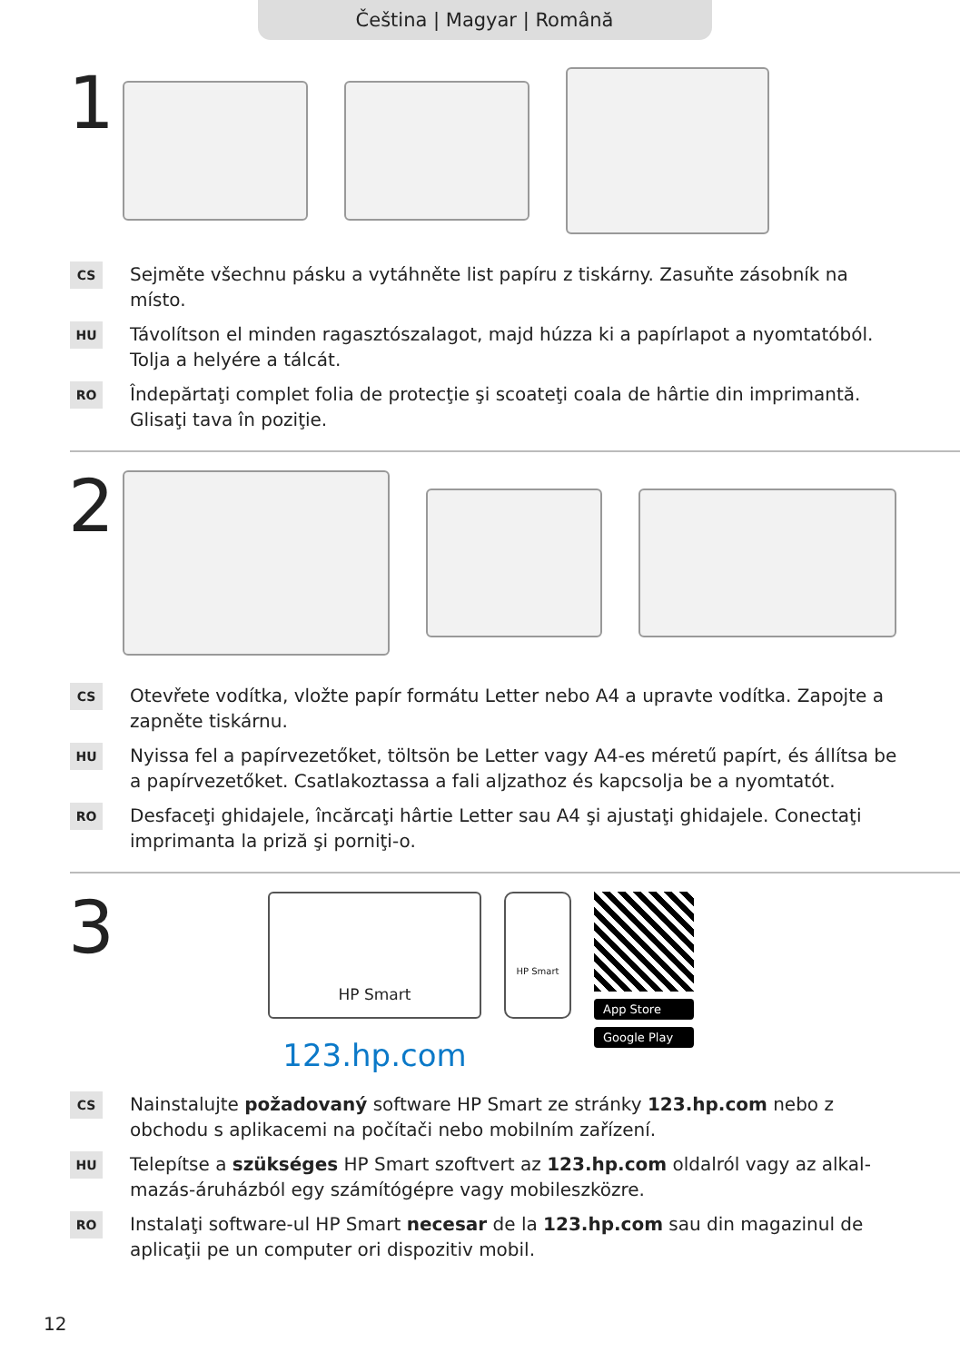Čeština | Magyar | Română
1
CS
Sejměte všechnu pásku a vytáhněte list papíru z tiskárny. Zasuňte zásobník na místo.
HU
Távolítson el minden ragasztószalagot, majd húzza ki a papírlapot a nyomtatóból. Tolja a helyére a tálcát.
RO
Îndepărtaţi complet folia de protecţie şi scoateţi coala de hârtie din imprimantă. Glisaţi tava în poziţie.
2
CS
Otevřete vodítka, vložte papír formátu Letter nebo A4 a upravte vodítka. Zapojte a zapněte tiskárnu.
HU
Nyissa fel a papírvezetőket, töltsön be Letter vagy A4-es méretű papírt, és állítsa be a papírvezetőket. Csatlakoztassa a fali aljzathoz és kapcsolja be a nyomtatót.
RO
Desfaceţi ghidajele, încărcaţi hârtie Letter sau A4 şi ajustaţi ghidajele. Conectaţi imprimanta la priză şi porniţi-o.
3
HP Smart
123.hp.com
HP Smart
App Store
Google Play
CS
Nainstalujte požadovaný software HP Smart ze stránky 123.hp.com nebo z obchodu s aplikacemi na počítači nebo mobilním zařízení.
HU
Telepítse a szükséges HP Smart szoftvert az 123.hp.com oldalról vagy az alkal-mazás-áruházból egy számítógépre vagy mobileszközre.
RO
Instalaţi software-ul HP Smart necesar de la 123.hp.com sau din magazinul de aplicaţii pe un computer ori dispozitiv mobil.
12